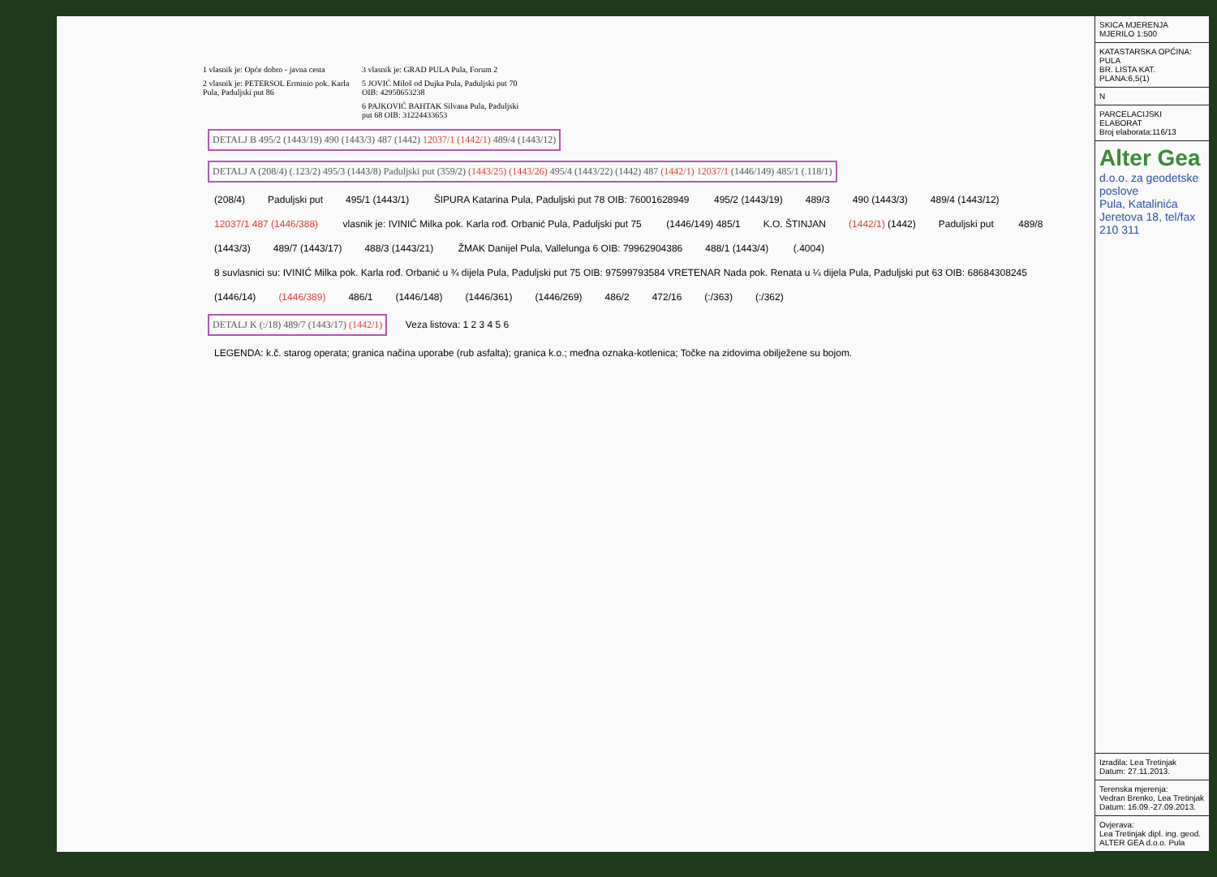1 vlasnik je: Opće dobro - javna cesta
2 vlasnik je: PETERSOL Erminio pok. Karla Pula, Paduljski put 86
3 vlasnik je: GRAD PULA Pula, Forum 2
5 JOVIĆ Miloš od Dujka Pula, Paduljski put 70 OIB: 42950653238
6 PAJKOVIĆ BAHTAK Silvana Pula, Paduljski put 68 OIB: 31224433653
DETALJ B 495/2 (1443/19) 490 (1443/3) 487 (1442) 12037/1 (1442/1) 489/4 (1443/12) DETALJ A (208/4) (.123/2) 495/3 (1443/8) Paduljski put (359/2) (1443/25) (1443/26) 495/4 (1443/22) (1442) 487 (1442/1) 12037/1 (1446/149) 485/1 (.118/1)
(208/4) Paduljski put 495/1 (1443/1) ŠIPURA Katarina Pula, Paduljski put 78 OIB: 76001628949 495/2 (1443/19) 489/3 490 (1443/3) 489/4 (1443/12) 12037/1 487 (1446/388) vlasnik je: IVINIĆ Milka pok. Karla rođ. Orbanić Pula, Paduljski put 75 (1446/149) 485/1 K.O. ŠTINJAN (1442/1) (1442) Paduljski put 489/8 (1443/3) 489/7 (1443/17) 488/3 (1443/21) ŽMAK Danijel Pula, Vallelunga 6 OIB: 79962904386 488/1 (1443/4) (.4004) 8 suvlasnici su: IVINIĆ Milka pok. Karla rođ. Orbanić u ¾ dijela Pula, Paduljski put 75 OIB: 97599793584 VRETENAR Nada pok. Renata u ¼ dijela Pula, Paduljski put 63 OIB: 68684308245 (1446/14) (1446/389) 486/1 (1446/148) (1446/361) (1446/269) 486/2 472/16 (:/363) (:/362)
DETALJ K (:/18) 489/7 (1443/17) (1442/1) Veza listova: 1 2 3 4 5 6 LEGENDA: k.č. starog operata; granica načina uporabe (rub asfalta); granica k.o.; međna oznaka-kotlenica; Točke na zidovima obilježene su bojom.
SKICA MJERENJA
MJERILO 1:500
KATASTARSKA OPĆINA:
PULA
BR. LISTA KAT. PLANA:6,5(1)
N
PARCELACIJSKI ELABORAT
Broj elaborata:116/13
Alter Gea
d.o.o. za geodetske poslove
Pula, Katalinića Jeretova 18, tel/fax 210 311
Izradila: Lea Tretinjak
Datum: 27.11.2013.
Terenska mjerenja:
Vedran Brenko, Lea Tretinjak
Datum: 16.09.-27.09.2013.
Ovjerava:
Lea Tretinjak dipl. ing. geod.
ALTER GEA d.o.o. Pula